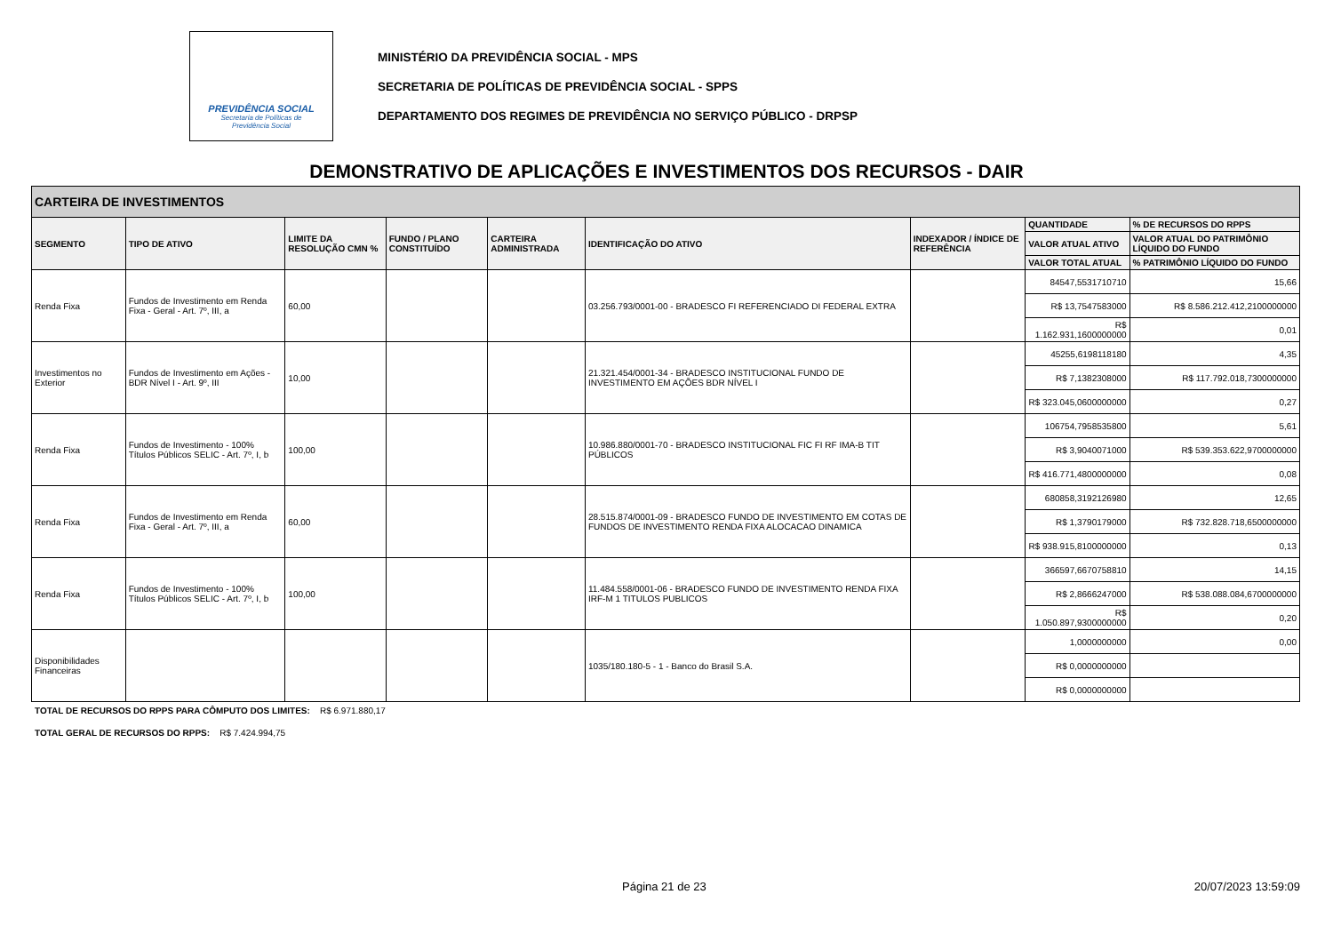PREVIDÊNCIA SOCIAL
Secretaria de Políticas de
Previdência Social
MINISTÉRIO DA PREVIDÊNCIA SOCIAL - MPS
SECRETARIA DE POLÍTICAS DE PREVIDÊNCIA SOCIAL - SPPS
DEPARTAMENTO DOS REGIMES DE PREVIDÊNCIA NO SERVIÇO PÚBLICO - DRPSP
DEMONSTRATIVO DE APLICAÇÕES E INVESTIMENTOS DOS RECURSOS - DAIR
| CARTEIRA DE INVESTIMENTOS | | | | | | | | |
| --- | --- | --- | --- | --- | --- | --- | --- | --- |
| SEGMENTO | TIPO DE ATIVO | LIMITE DA RESOLUÇÃO CMN % | FUNDO / PLANO CONSTITUÍDO | CARTEIRA ADMINISTRADA | IDENTIFICAÇÃO DO ATIVO | INDEXADOR / ÍNDICE DE REFERÊNCIA | QUANTIDADE | % DE RECURSOS DO RPPS |
| | | | | | | | VALOR ATUAL ATIVO | VALOR ATUAL DO PATRIMÔNIO LÍQUIDO DO FUNDO |
| | | | | | | | VALOR TOTAL ATUAL | % PATRIMÔNIO LÍQUIDO DO FUNDO |
| Renda Fixa | Fundos de Investimento em Renda Fixa - Geral - Art. 7º, III, a | 60,00 | | | 03.256.793/0001-00 - BRADESCO FI REFERENCIADO DI FEDERAL EXTRA | | 84547,5531710710 | 15,66 |
| | | | | | | | R$ 13,7547583000 | R$ 8.586.212.412,2100000000 |
| | | | | | | | R$ 1.162.931,1600000000 | 0,01 |
| Investimentos no Exterior | Fundos de Investimento em Ações - BDR Nível I - Art. 9º, III | 10,00 | | | 21.321.454/0001-34 - BRADESCO INSTITUCIONAL FUNDO DE INVESTIMENTO EM AÇÕES BDR NÍVEL I | | 45255,6198118180 | 4,35 |
| | | | | | | | R$ 7,1382308000 | R$ 117.792.018,7300000000 |
| | | | | | | | R$ 323.045,0600000000 | 0,27 |
| Renda Fixa | Fundos de Investimento - 100% Títulos Públicos SELIC - Art. 7º, I, b | 100,00 | | | 10.986.880/0001-70 - BRADESCO INSTITUCIONAL FIC FI RF IMA-B TIT PÚBLICOS | | 106754,7958535800 | 5,61 |
| | | | | | | | R$ 3,9040071000 | R$ 539.353.622,9700000000 |
| | | | | | | | R$ 416.771,4800000000 | 0,08 |
| Renda Fixa | Fundos de Investimento em Renda Fixa - Geral - Art. 7º, III, a | 60,00 | | | 28.515.874/0001-09 - BRADESCO FUNDO DE INVESTIMENTO EM COTAS DE FUNDOS DE INVESTIMENTO RENDA FIXA ALOCACAO DINAMICA | | 680858,3192126980 | 12,65 |
| | | | | | | | R$ 1,3790179000 | R$ 732.828.718,6500000000 |
| | | | | | | | R$ 938.915,8100000000 | 0,13 |
| Renda Fixa | Fundos de Investimento - 100% Títulos Públicos SELIC - Art. 7º, I, b | 100,00 | | | 11.484.558/0001-06 - BRADESCO FUNDO DE INVESTIMENTO RENDA FIXA IRF-M 1 TITULOS PUBLICOS | | 366597,6670758810 | 14,15 |
| | | | | | | | R$ 2,8666247000 | R$ 538.088.084,6700000000 |
| | | | | | | | R$ 1.050.897,9300000000 | 0,20 |
| Disponibilidades Financeiras | | | | | 1035/180.180-5 - 1 - Banco do Brasil S.A. | | 1,0000000000 | 0,00 |
| | | | | | | | R$ 0,0000000000 | |
| | | | | | | | R$ 0,0000000000 | |
TOTAL DE RECURSOS DO RPPS PARA CÔMPUTO DOS LIMITES: R$ 6.971.880,17
TOTAL GERAL DE RECURSOS DO RPPS: R$ 7.424.994,75
Página 21 de 23 20/07/2023 13:59:09